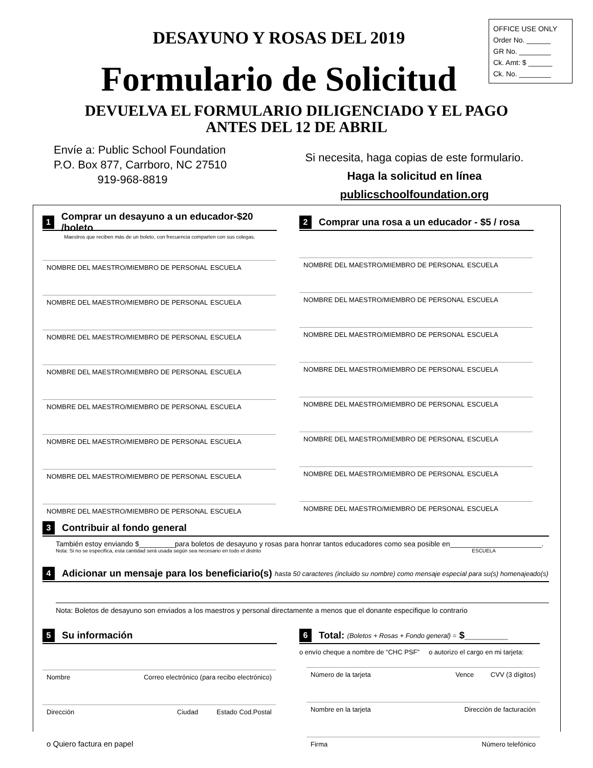DESAYUNO Y ROSAS DEL 2019
Formulario de Solicitud
OFFICE USE ONLY
Order No. ______
GR No. ________
Ck. Amt: $ ______
Ck. No. ________
DEVUELVA EL FORMULARIO DILIGENCIADO Y EL PAGO
ANTES DEL 12 DE ABRIL
Envíe a: Public School Foundation
P.O. Box 877, Carrboro, NC 27510
919-968-8819
Si necesita, haga copias de este formulario.
Haga la solicitud en línea
publicschoolfoundation.org
1 Comprar un desayuno a un educador-$20 /boleto
Maestros que reciben más de un boleto, con frecuencia comparten con sus colegas.
NOMBRE DEL MAESTRO/MIEMBRO DE PERSONAL ESCUELA
NOMBRE DEL MAESTRO/MIEMBRO DE PERSONAL ESCUELA
NOMBRE DEL MAESTRO/MIEMBRO DE PERSONAL ESCUELA
NOMBRE DEL MAESTRO/MIEMBRO DE PERSONAL ESCUELA
NOMBRE DEL MAESTRO/MIEMBRO DE PERSONAL ESCUELA
NOMBRE DEL MAESTRO/MIEMBRO DE PERSONAL ESCUELA
NOMBRE DEL MAESTRO/MIEMBRO DE PERSONAL ESCUELA
NOMBRE DEL MAESTRO/MIEMBRO DE PERSONAL ESCUELA
2 Comprar una rosa a un educador - $5 / rosa
NOMBRE DEL MAESTRO/MIEMBRO DE PERSONAL ESCUELA
NOMBRE DEL MAESTRO/MIEMBRO DE PERSONAL ESCUELA
NOMBRE DEL MAESTRO/MIEMBRO DE PERSONAL ESCUELA
NOMBRE DEL MAESTRO/MIEMBRO DE PERSONAL ESCUELA
NOMBRE DEL MAESTRO/MIEMBRO DE PERSONAL ESCUELA
NOMBRE DEL MAESTRO/MIEMBRO DE PERSONAL ESCUELA
NOMBRE DEL MAESTRO/MIEMBRO DE PERSONAL ESCUELA
NOMBRE DEL MAESTRO/MIEMBRO DE PERSONAL ESCUELA
3 Contribuir al fondo general
También estoy enviando $_________para boletos de desayuno y rosas para honrar tantos educadores como sea posible en_______________________.
Nota: Si no se especifica, esta cantidad será usada según sea necesario en todo el distrito ESCUELA
4 Adicionar un mensaje para los beneficiario(s) hasta 50 caracteres (incluido su nombre) como mensaje especial para su(s) homenajeado(s)
Nota: Boletos de desayuno son enviados a los maestros y personal directamente a menos que el donante especifique lo contrario
5 Su información
Nombre Correo electrónico (para recibo electrónico)
Dirección Ciudad Estado Cod.Postal
o Quiero factura en papel
6 Total: (Boletos + Rosas + Fondo general) = $________
o envío cheque a nombre de “CHC PSF” o autorizo el cargo en mi tarjeta:
Número de la tarjeta Vence CVV (3 dígitos)
Nombre en la tarjeta Dirección de facturación
Firma Número telefónico